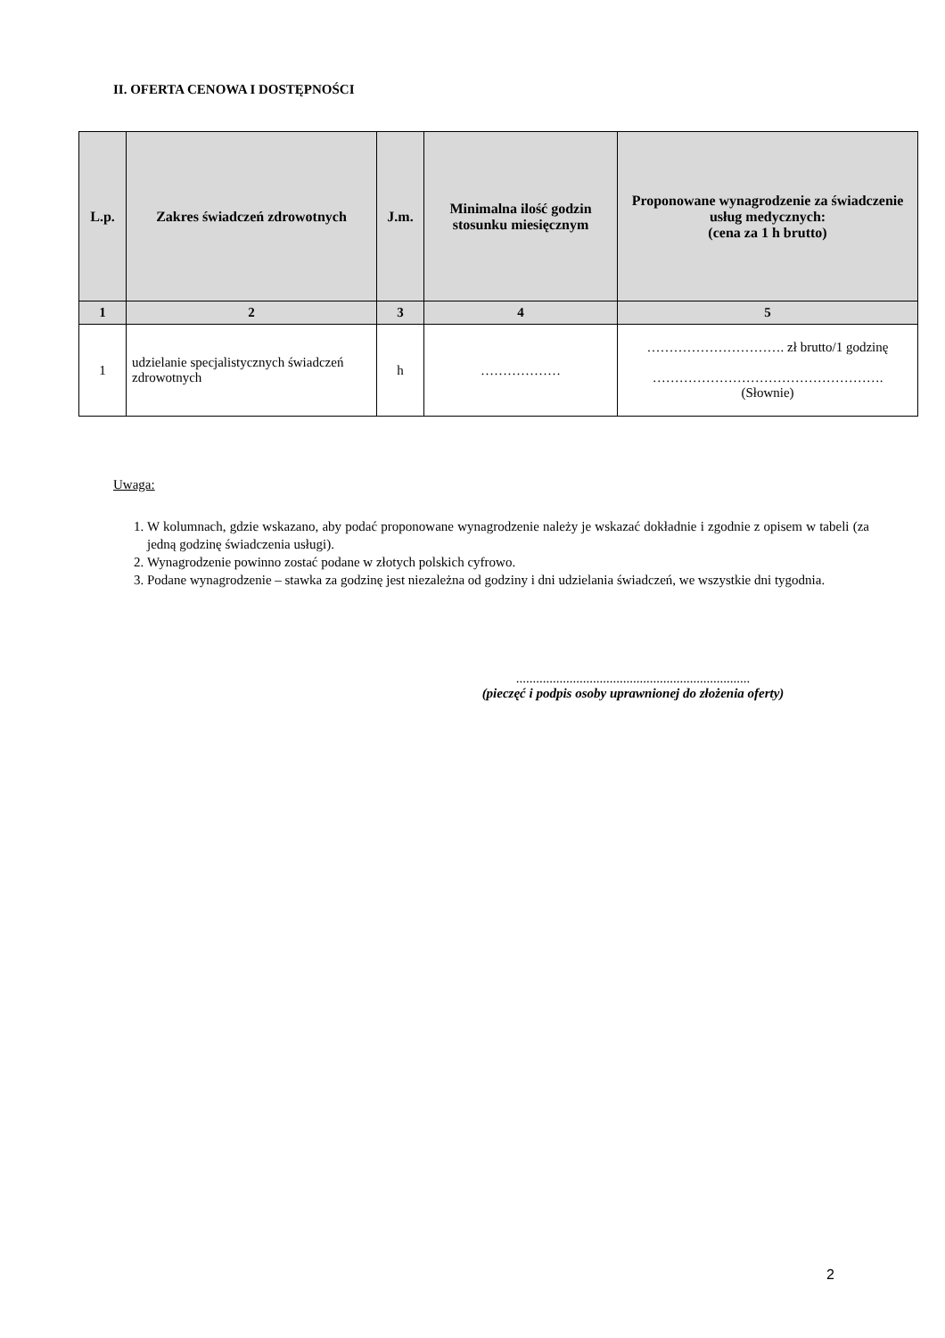II. OFERTA CENOWA I DOSTĘPNOŚCI
| L.p. | Zakres świadczeń zdrowotnych | J.m. | Minimalna ilość godzin stosunku miesięcznym | Proponowane wynagrodzenie za świadczenie usług medycznych: (cena za 1 h brutto) |
| --- | --- | --- | --- | --- |
| 1 | 2 | 3 | 4 | 5 |
| 1 | udzielanie specjalistycznych świadczeń zdrowotnych | h | ……………… | …………………………. zł brutto/1 godzinę ……………………………………………. (Słownie) |
Uwaga:
1. W kolumnach, gdzie wskazano, aby podać proponowane wynagrodzenie należy je wskazać dokładnie i zgodnie z opisem w tabeli (za jedną godzinę świadczenia usługi).
2. Wynagrodzenie powinno zostać podane w złotych polskich cyfrowo.
3. Podane wynagrodzenie – stawka za godzinę jest niezależna od godziny i dni udzielania świadczeń, we wszystkie dni tygodnia.
......................................................................
(pieczęć i podpis osoby uprawnionej do złożenia oferty)
2